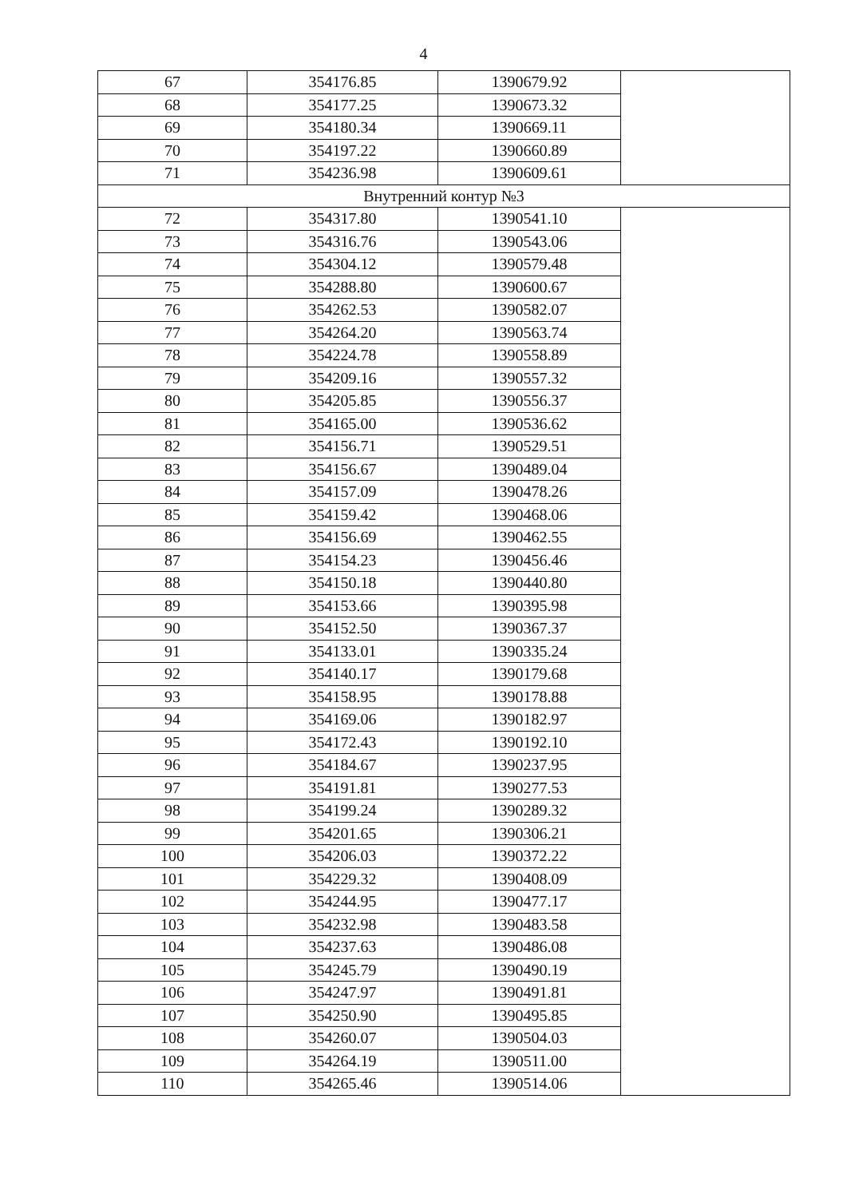4
| 67 | 354176.85 | 1390679.92 | |
| 68 | 354177.25 | 1390673.32 | |
| 69 | 354180.34 | 1390669.11 | |
| 70 | 354197.22 | 1390660.89 | |
| 71 | 354236.98 | 1390609.61 | |
| Внутренний контур №3 | | | |
| 72 | 354317.80 | 1390541.10 | |
| 73 | 354316.76 | 1390543.06 | |
| 74 | 354304.12 | 1390579.48 | |
| 75 | 354288.80 | 1390600.67 | |
| 76 | 354262.53 | 1390582.07 | |
| 77 | 354264.20 | 1390563.74 | |
| 78 | 354224.78 | 1390558.89 | |
| 79 | 354209.16 | 1390557.32 | |
| 80 | 354205.85 | 1390556.37 | |
| 81 | 354165.00 | 1390536.62 | |
| 82 | 354156.71 | 1390529.51 | |
| 83 | 354156.67 | 1390489.04 | |
| 84 | 354157.09 | 1390478.26 | |
| 85 | 354159.42 | 1390468.06 | |
| 86 | 354156.69 | 1390462.55 | |
| 87 | 354154.23 | 1390456.46 | |
| 88 | 354150.18 | 1390440.80 | |
| 89 | 354153.66 | 1390395.98 | |
| 90 | 354152.50 | 1390367.37 | |
| 91 | 354133.01 | 1390335.24 | |
| 92 | 354140.17 | 1390179.68 | |
| 93 | 354158.95 | 1390178.88 | |
| 94 | 354169.06 | 1390182.97 | |
| 95 | 354172.43 | 1390192.10 | |
| 96 | 354184.67 | 1390237.95 | |
| 97 | 354191.81 | 1390277.53 | |
| 98 | 354199.24 | 1390289.32 | |
| 99 | 354201.65 | 1390306.21 | |
| 100 | 354206.03 | 1390372.22 | |
| 101 | 354229.32 | 1390408.09 | |
| 102 | 354244.95 | 1390477.17 | |
| 103 | 354232.98 | 1390483.58 | |
| 104 | 354237.63 | 1390486.08 | |
| 105 | 354245.79 | 1390490.19 | |
| 106 | 354247.97 | 1390491.81 | |
| 107 | 354250.90 | 1390495.85 | |
| 108 | 354260.07 | 1390504.03 | |
| 109 | 354264.19 | 1390511.00 | |
| 110 | 354265.46 | 1390514.06 | |